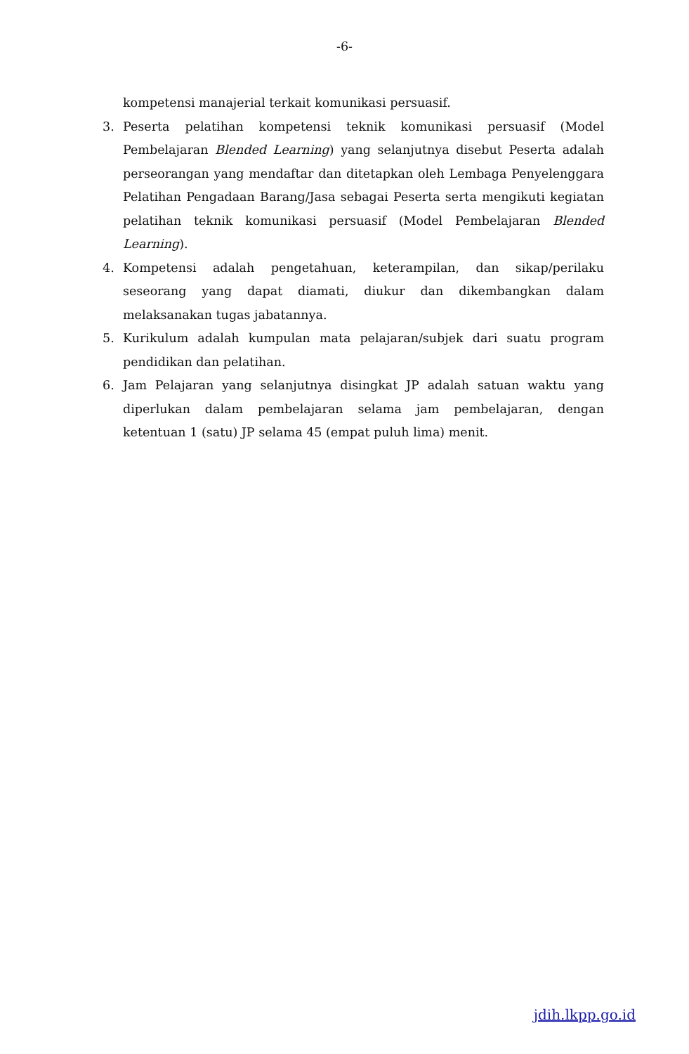-6-
kompetensi manajerial terkait komunikasi persuasif.
3. Peserta pelatihan kompetensi teknik komunikasi persuasif (Model Pembelajaran Blended Learning) yang selanjutnya disebut Peserta adalah perseorangan yang mendaftar dan ditetapkan oleh Lembaga Penyelenggara Pelatihan Pengadaan Barang/Jasa sebagai Peserta serta mengikuti kegiatan pelatihan teknik komunikasi persuasif (Model Pembelajaran Blended Learning).
4. Kompetensi adalah pengetahuan, keterampilan, dan sikap/perilaku seseorang yang dapat diamati, diukur dan dikembangkan dalam melaksanakan tugas jabatannya.
5. Kurikulum adalah kumpulan mata pelajaran/subjek dari suatu program pendidikan dan pelatihan.
6. Jam Pelajaran yang selanjutnya disingkat JP adalah satuan waktu yang diperlukan dalam pembelajaran selama jam pembelajaran, dengan ketentuan 1 (satu) JP selama 45 (empat puluh lima) menit.
jdih.lkpp.go.id